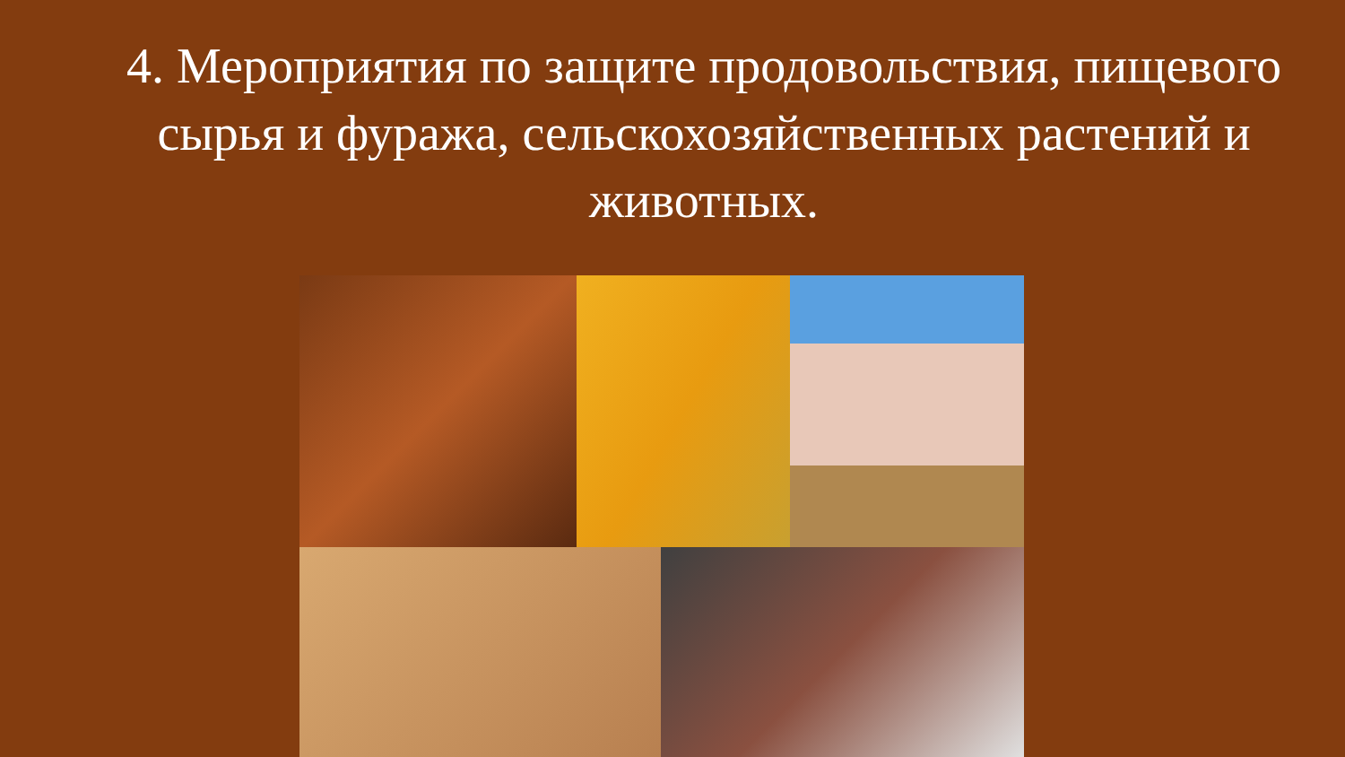4. Мероприятия по защите продовольствия, пищевого сырья и фуража, сельскохозяйственных растений и животных.